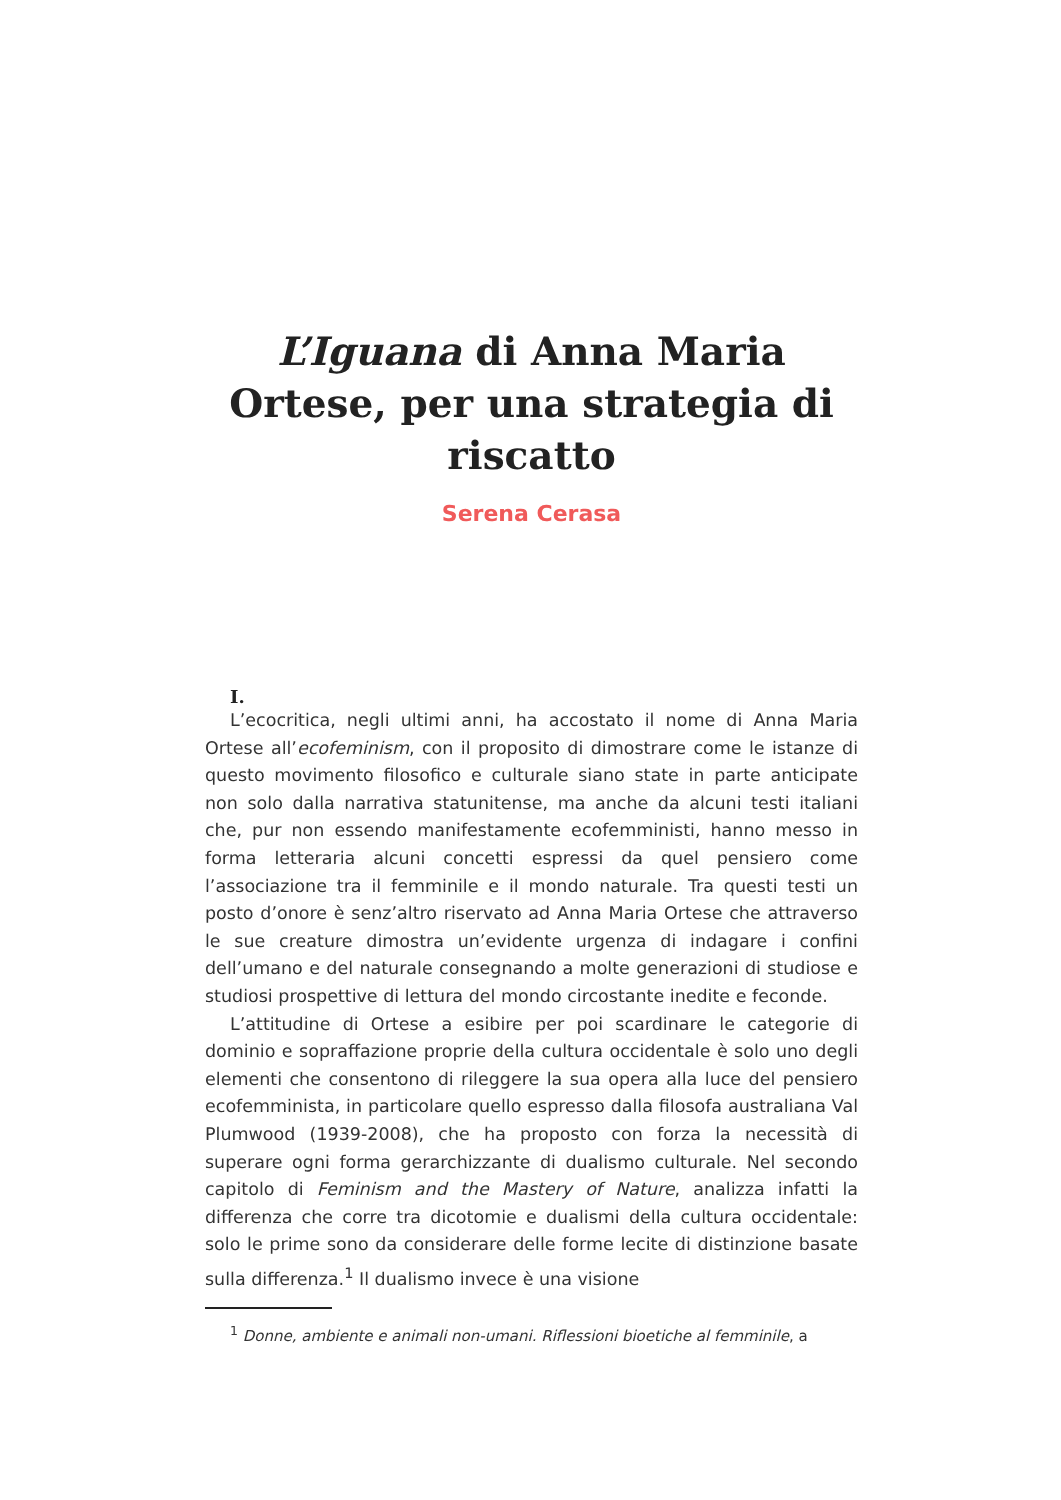L’Iguana di Anna Maria Ortese, per una strategia di riscatto
Serena Cerasa
I.
L’ecocritica, negli ultimi anni, ha accostato il nome di Anna Maria Ortese all’ecofeminism, con il proposito di dimostrare come le istanze di questo movimento filosofico e culturale siano state in parte anticipate non solo dalla narrativa statunitense, ma anche da alcuni testi italiani che, pur non essendo manifestamente ecofemministi, hanno messo in forma letteraria alcuni concetti espressi da quel pensiero come l’associazione tra il femminile e il mondo naturale. Tra questi testi un posto d’onore è senz’altro riservato ad Anna Maria Ortese che attraverso le sue creature dimostra un’evidente urgenza di indagare i confini dell’umano e del naturale consegnando a molte generazioni di studiose e studiosi prospettive di lettura del mondo circostante inedite e feconde.
L’attitudine di Ortese a esibire per poi scardinare le categorie di dominio e sopraffazione proprie della cultura occidentale è solo uno degli elementi che consentono di rileggere la sua opera alla luce del pensiero ecofemminista, in particolare quello espresso dalla filosofa australiana Val Plumwood (1939-2008), che ha proposto con forza la necessità di superare ogni forma gerarchizzante di dualismo culturale. Nel secondo capitolo di Feminism and the Mastery of Nature, analizza infatti la differenza che corre tra dicotomie e dualismi della cultura occidentale: solo le prime sono da considerare delle forme lecite di distinzione basate sulla differenza.<sup>1</sup> Il dualismo invece è una visione
<sup>1</sup> Donne, ambiente e animali non-umani. Riflessioni bioetiche al femminile, a